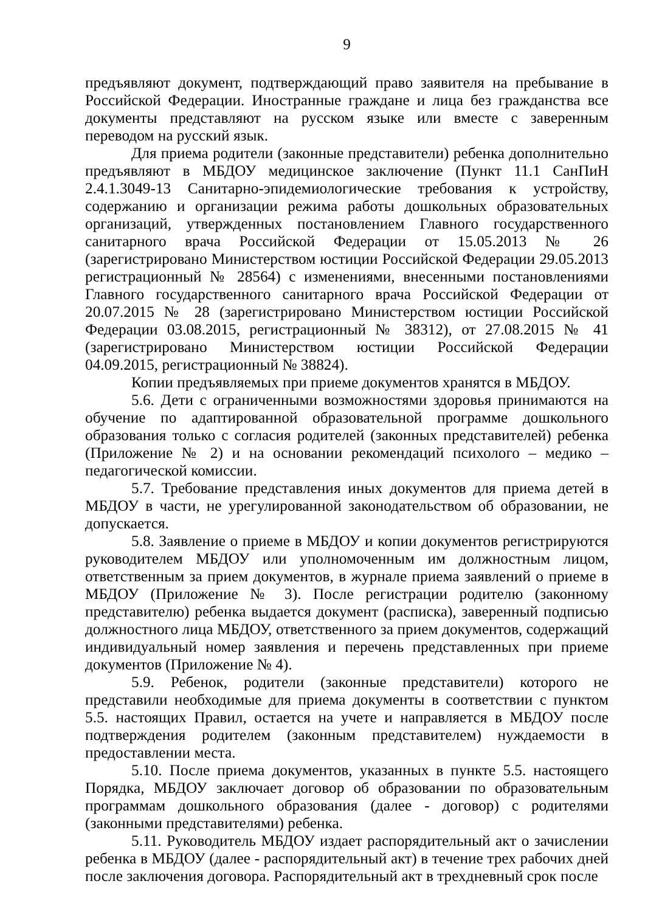9
предъявляют документ, подтверждающий право заявителя на пребывание в Российской Федерации. Иностранные граждане и лица без гражданства все документы представляют на русском языке или вместе с заверенным переводом на русский язык.
Для приема родители (законные представители) ребенка дополнительно предъявляют в МБДОУ медицинское заключение (Пункт 11.1 СанПиН 2.4.1.3049-13 Санитарно-эпидемиологические требования к устройству, содержанию и организации режима работы дошкольных образовательных организаций, утвержденных постановлением Главного государственного санитарного врача Российской Федерации от 15.05.2013 № 26 (зарегистрировано Министерством юстиции Российской Федерации 29.05.2013 регистрационный № 28564) с изменениями, внесенными постановлениями Главного государственного санитарного врача Российской Федерации от 20.07.2015 № 28 (зарегистрировано Министерством юстиции Российской Федерации 03.08.2015, регистрационный № 38312), от 27.08.2015 № 41 (зарегистрировано Министерством юстиции Российской Федерации 04.09.2015, регистрационный № 38824).
Копии предъявляемых при приеме документов хранятся в МБДОУ.
5.6. Дети с ограниченными возможностями здоровья принимаются на обучение по адаптированной образовательной программе дошкольного образования только с согласия родителей (законных представителей) ребенка (Приложение № 2) и на основании рекомендаций психолого – медико – педагогической комиссии.
5.7. Требование представления иных документов для приема детей в МБДОУ в части, не урегулированной законодательством об образовании, не допускается.
5.8. Заявление о приеме в МБДОУ и копии документов регистрируются руководителем МБДОУ или уполномоченным им должностным лицом, ответственным за прием документов, в журнале приема заявлений о приеме в МБДОУ (Приложение № 3). После регистрации родителю (законному представителю) ребенка выдается документ (расписка), заверенный подписью должностного лица МБДОУ, ответственного за прием документов, содержащий индивидуальный номер заявления и перечень представленных при приеме документов (Приложение № 4).
5.9. Ребенок, родители (законные представители) которого не представили необходимые для приема документы в соответствии с пунктом 5.5. настоящих Правил, остается на учете и направляется в МБДОУ после подтверждения родителем (законным представителем) нуждаемости в предоставлении места.
5.10. После приема документов, указанных в пункте 5.5. настоящего Порядка, МБДОУ заключает договор об образовании по образовательным программам дошкольного образования (далее - договор) с родителями (законными представителями) ребенка.
5.11. Руководитель МБДОУ издает распорядительный акт о зачислении ребенка в МБДОУ (далее - распорядительный акт) в течение трех рабочих дней после заключения договора. Распорядительный акт в трехдневный срок после